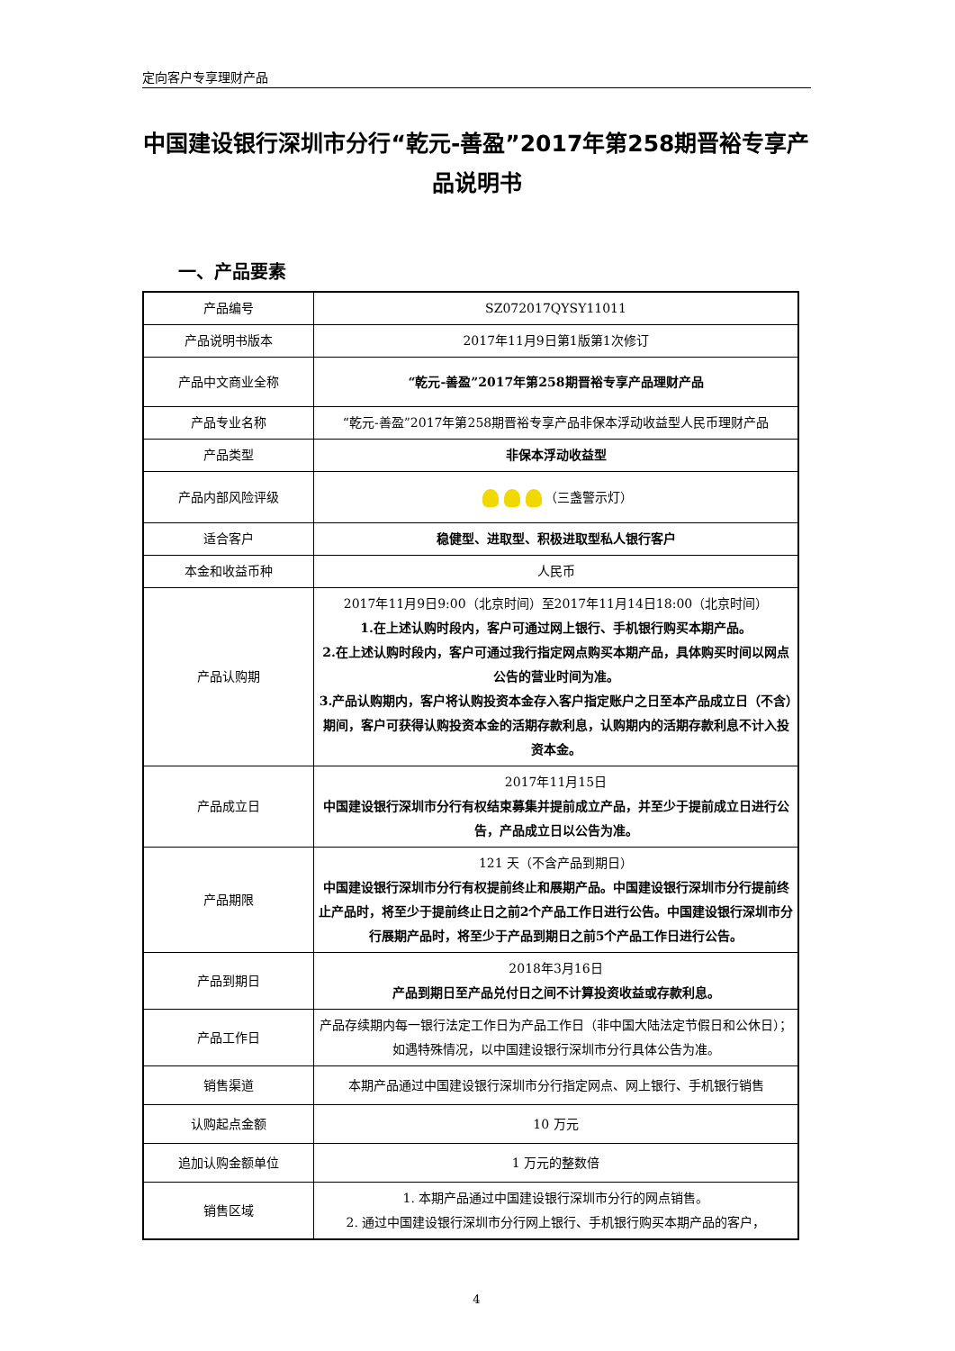定向客户专享理财产品
中国建设银行深圳市分行“乾元-善盈”2017年第258期晋裕专享产品说明书
一、产品要素
| 产品编号 | SZ072017QYSY11011 |
| 产品说明书版本 | 2017年11月9日第1版第1次修订 |
| 产品中文商业全称 | “乾元-善盈”2017年第258期晋裕专享产品理财产品 |
| 产品专业名称 | “乾元-善盈”2017年第258期晋裕专享产品非保本浮动收益型人民币理财产品 |
| 产品类型 | 非保本浮动收益型 |
| 产品内部风险评级 | （三盏警示灯） |
| 适合客户 | 稳健型、进取型、积极进取型私人银行客户 |
| 本金和收益币种 | 人民币 |
| 产品认购期 | 2017年11月9日9:00（北京时间）至2017年11月14日18:00（北京时间） 1.在上述认购时段内，客户可通过网上银行、手机银行购买本期产品。 2.在上述认购时段内，客户可通过我行指定网点购买本期产品，具体购买时间以网点公告的营业时间为准。 3.产品认购期内，客户将认购投资本金存入客户指定账户之日至本产品成立日（不含）期间，客户可获得认购投资本金的活期存款利息，认购期内的活期存款利息不计入投资本金。 |
| 产品成立日 | 2017年11月15日 中国建设银行深圳市分行有权结束募集并提前成立产品，并至少于提前成立日进行公告，产品成立日以公告为准。 |
| 产品期限 | 121 天（不含产品到期日） 中国建设银行深圳市分行有权提前终止和展期产品。中国建设银行深圳市分行提前终止产品时，将至少于提前终止日之前2个产品工作日进行公告。中国建设银行深圳市分行展期产品时，将至少于产品到期日之前5个产品工作日进行公告。 |
| 产品到期日 | 2018年3月16日 产品到期日至产品兑付日之间不计算投资收益或存款利息。 |
| 产品工作日 | 产品存续期内每一银行法定工作日为产品工作日（非中国大陆法定节假日和公休日）；如遇特殊情况，以中国建设银行深圳市分行具体公告为准。 |
| 销售渠道 | 本期产品通过中国建设银行深圳市分行指定网点、网上银行、手机银行销售 |
| 认购起点金额 | 10 万元 |
| 追加认购金额单位 | 1 万元的整数倍 |
| 销售区域 | 1. 本期产品通过中国建设银行深圳市分行的网点销售。 2. 通过中国建设银行深圳市分行网上银行、手机银行购买本期产品的客户， |
4